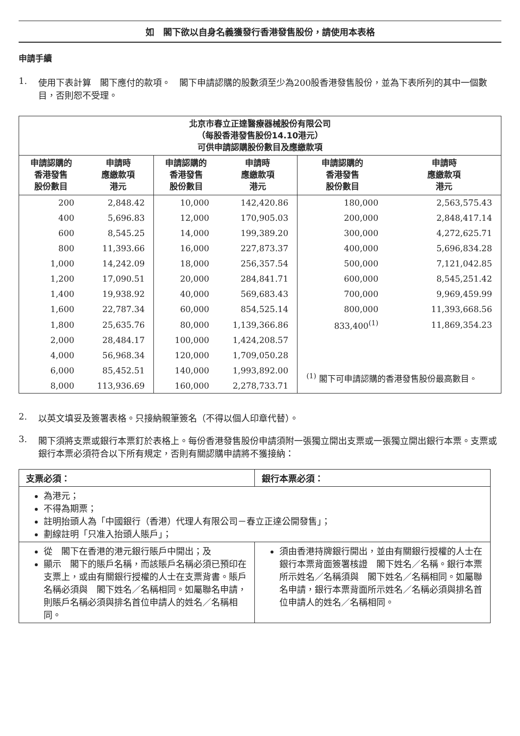如　閣下欲以自身名義獲發行香港發售股份，請使用本表格
申請手續
1. 使用下表計算　閣下應付的款項。　閣下申請認購的股數須至少為200股香港發售股份，並為下表所列的其中一個數目，否則恕不受理。
| 北京市春立正達醫療器械股份有限公司 （每股香港發售股份14.10港元） 可供申請認購股份數目及應繳款項 | | | | | |
| --- | --- | --- | --- | --- | --- |
| 申請認購的 香港發售 股份數目 | 申請時 應繳款項 港元 | 申請認購的 香港發售 股份數目 | 申請時 應繳款項 港元 | 申請認購的 香港發售 股份數目 | 申請時 應繳款項 港元 |
| 200 | 2,848.42 | 10,000 | 142,420.86 | 180,000 | 2,563,575.43 |
| 400 | 5,696.83 | 12,000 | 170,905.03 | 200,000 | 2,848,417.14 |
| 600 | 8,545.25 | 14,000 | 199,389.20 | 300,000 | 4,272,625.71 |
| 800 | 11,393.66 | 16,000 | 227,873.37 | 400,000 | 5,696,834.28 |
| 1,000 | 14,242.09 | 18,000 | 256,357.54 | 500,000 | 7,121,042.85 |
| 1,200 | 17,090.51 | 20,000 | 284,841.71 | 600,000 | 8,545,251.42 |
| 1,400 | 19,938.92 | 40,000 | 569,683.43 | 700,000 | 9,969,459.99 |
| 1,600 | 22,787.34 | 60,000 | 854,525.14 | 800,000 | 11,393,668.56 |
| 1,800 | 25,635.76 | 80,000 | 1,139,366.86 | 833,400<sup>(1)</sup> | 11,869,354.23 |
| 2,000 | 28,484.17 | 100,000 | 1,424,208.57 | | |
| 4,000 | 56,968.34 | 120,000 | 1,709,050.28 | | |
| 6,000 | 85,452.51 | 140,000 | 1,993,892.00 | <sup>(1)</sup> 閣下可申請認購的香港發售股份最高數目。 | |
| 8,000 | 113,936.69 | 160,000 | 2,278,733.71 | | |
2. 以英文填妥及簽署表格。只接納親筆簽名（不得以個人印章代替）。
3. 閣下須將支票或銀行本票釘於表格上。每份香港發售股份申請須附一張獨立開出支票或一張獨立開出銀行本票。支票或銀行本票必須符合以下所有規定，否則有關認購申請將不獲接納：
| 支票必須： | 銀行本票必須： |
| 為港元； 不得為期票； 註明抬頭人為「中國銀行（香港）代理人有限公司－春立正達公開發售」； 劃線註明「只准入抬頭人賬戶」； | |
| 從 閣下在香港的港元銀行賬戶中開出；及 顯示 閣下的賬戶名稱，而該賬戶名稱必須已預印在支票上，或由有關銀行授權的人士在支票背書。賬戶名稱必須與 閣下姓名／名稱相同。如屬聯名申請，則賬戶名稱必須與排名首位申請人的姓名／名稱相同。 | 須由香港持牌銀行開出，並由有關銀行授權的人士在銀行本票背面簽署核證 閣下姓名／名稱。銀行本票所示姓名／名稱須與 閣下姓名／名稱相同。如屬聯名申請，銀行本票背面所示姓名／名稱必須與排名首位申請人的姓名／名稱相同。 |